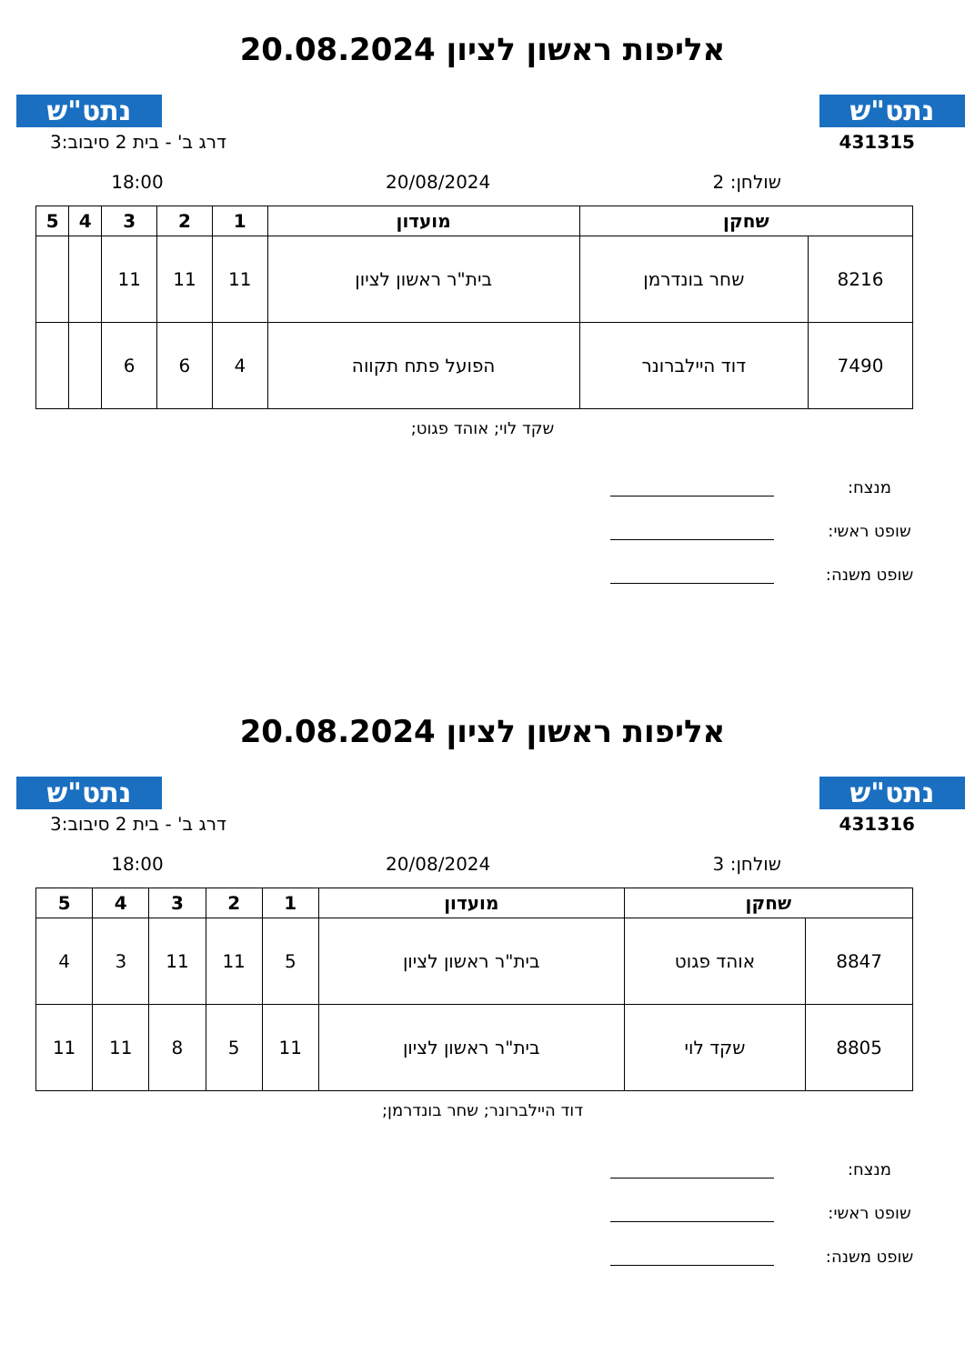נתט"ש נתט"ש
אליפות ראשון לציון 20.08.2024
431315 דרג ב' - בית 2 סיבוב:3
שולחן: 2 20/08/2024 18:00
| שחקן | | מועדון | 1 | 2 | 3 | 4 | 5 |
| --- | --- | --- | --- | --- | --- | --- | --- |
| 8216 | שחר בונדרמן | בית"ר ראשון לציון | 11 | 11 | 11 | | |
| 7490 | דוד היילברונר | הפועל פתח תקווה | 4 | 6 | 6 | | |
שקד לוי; אוהד פגוט;
מנצח:
שופט ראשי:
שופט משנה:
נתט"ש נתט"ש
אליפות ראשון לציון 20.08.2024
431316 דרג ב' - בית 2 סיבוב:3
שולחן: 3 20/08/2024 18:00
| שחקן | | מועדון | 1 | 2 | 3 | 4 | 5 |
| --- | --- | --- | --- | --- | --- | --- | --- |
| 8847 | אוהד פגוט | בית"ר ראשון לציון | 5 | 11 | 11 | 3 | 4 |
| 8805 | שקד לוי | בית"ר ראשון לציון | 11 | 5 | 8 | 11 | 11 |
דוד היילברונר; שחר בונדרמן;
מנצח:
שופט ראשי:
שופט משנה: